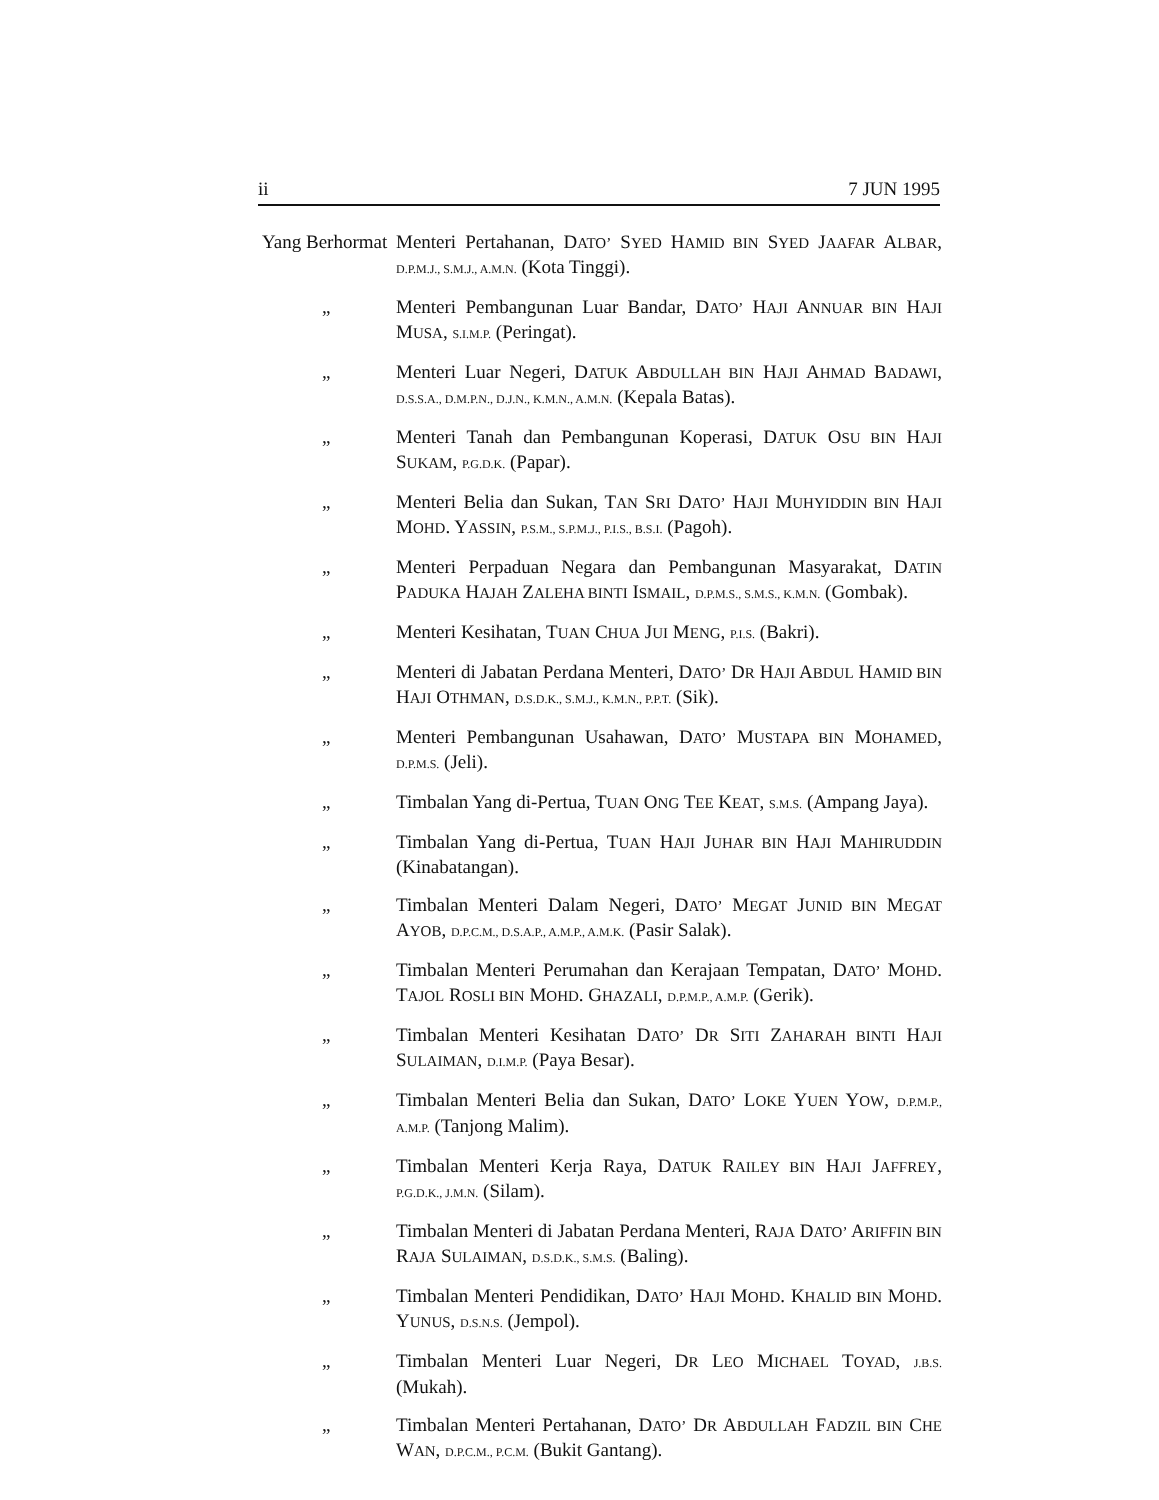ii 7 JUN 1995
Yang Berhormat
Menteri Pertahanan, DATO’ SYED HAMID BIN SYED JAAFAR ALBAR, D.P.M.J., S.M.J., A.M.N. (Kota Tinggi).
„ Menteri Pembangunan Luar Bandar, DATO’ HAJI ANNUAR BIN HAJI MUSA, S.I.M.P. (Peringat).
„ Menteri Luar Negeri, DATUK ABDULLAH BIN HAJI AHMAD BADAWI, D.S.S.A., D.M.P.N., D.J.N., K.M.N., A.M.N. (Kepala Batas).
„ Menteri Tanah dan Pembangunan Koperasi, DATUK OSU BIN HAJI SUKAM, P.G.D.K. (Papar).
„ Menteri Belia dan Sukan, TAN SRI DATO’ HAJI MUHYIDDIN BIN HAJI MOHD. YASSIN, P.S.M., S.P.M.J., P.I.S., B.S.I. (Pagoh).
„ Menteri Perpaduan Negara dan Pembangunan Masyarakat, DATIN PADUKA HAJAH ZALEHA BINTI ISMAIL, D.P.M.S., S.M.S., K.M.N. (Gombak).
„ Menteri Kesihatan, TUAN CHUA JUI MENG, P.I.S. (Bakri).
„ Menteri di Jabatan Perdana Menteri, DATO’ DR HAJI ABDUL HAMID BIN HAJI OTHMAN, D.S.D.K., S.M.J., K.M.N., P.P.T. (Sik).
„ Menteri Pembangunan Usahawan, DATO’ MUSTAPA BIN MOHAMED, D.P.M.S. (Jeli).
„ Timbalan Yang di-Pertua, TUAN ONG TEE KEAT, S.M.S. (Ampang Jaya).
„ Timbalan Yang di-Pertua, TUAN HAJI JUHAR BIN HAJI MAHIRUDDIN (Kinabatangan).
„ Timbalan Menteri Dalam Negeri, DATO’ MEGAT JUNID BIN MEGAT AYOB, D.P.C.M., D.S.A.P., A.M.P., A.M.K. (Pasir Salak).
„ Timbalan Menteri Perumahan dan Kerajaan Tempatan, DATO’ MOHD. TAJOL ROSLI BIN MOHD. GHAZALI, D.P.M.P., A.M.P. (Gerik).
„ Timbalan Menteri Kesihatan DATO’ DR SITI ZAHARAH BINTI HAJI SULAIMAN, D.I.M.P. (Paya Besar).
„ Timbalan Menteri Belia dan Sukan, DATO’ LOKE YUEN YOW, D.P.M.P., A.M.P. (Tanjong Malim).
„ Timbalan Menteri Kerja Raya, DATUK RAILEY BIN HAJI JAFFREY, P.G.D.K., J.M.N. (Silam).
„ Timbalan Menteri di Jabatan Perdana Menteri, RAJA DATO’ ARIFFIN BIN RAJA SULAIMAN, D.S.D.K., S.M.S. (Baling).
„ Timbalan Menteri Pendidikan, DATO’ HAJI MOHD. KHALID BIN MOHD. YUNUS, D.S.N.S. (Jempol).
„ Timbalan Menteri Luar Negeri, DR LEO MICHAEL TOYAD, J.B.S. (Mukah).
„ Timbalan Menteri Pertahanan, DATO’ DR ABDULLAH FADZIL BIN CHE WAN, D.P.C.M., P.C.M. (Bukit Gantang).